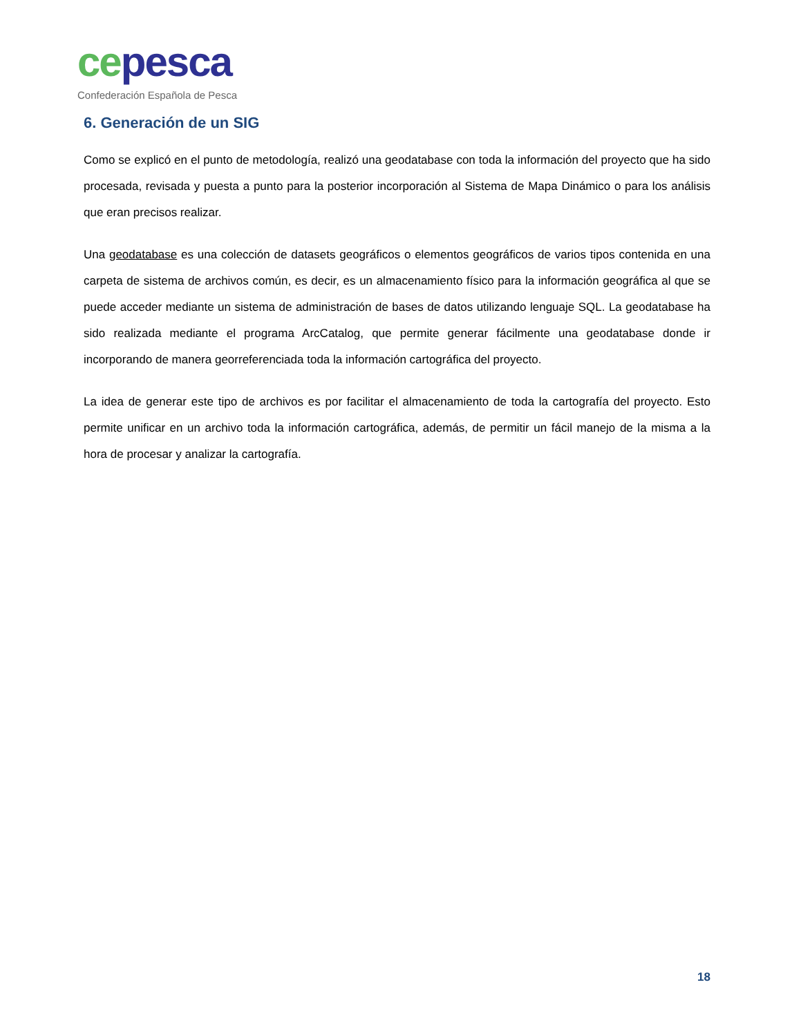ce pesca
Confederación Española de Pesca
6. Generación de un SIG
Como se explicó en el punto de metodología, realizó una geodatabase con toda la información del proyecto que ha sido procesada, revisada y puesta a punto para la posterior incorporación al Sistema de Mapa Dinámico o para los análisis que eran precisos realizar.
Una geodatabase es una colección de datasets geográficos o elementos geográficos de varios tipos contenida en una carpeta de sistema de archivos común, es decir, es un almacenamiento físico para la información geográfica al que se puede acceder mediante un sistema de administración de bases de datos utilizando lenguaje SQL. La geodatabase ha sido realizada mediante el programa ArcCatalog, que permite generar fácilmente una geodatabase donde ir incorporando de manera georreferenciada toda la información cartográfica del proyecto.
La idea de generar este tipo de archivos es por facilitar el almacenamiento de toda la cartografía del proyecto. Esto permite unificar en un archivo toda la información cartográfica, además, de permitir un fácil manejo de la misma a la hora de procesar y analizar la cartografía.
18